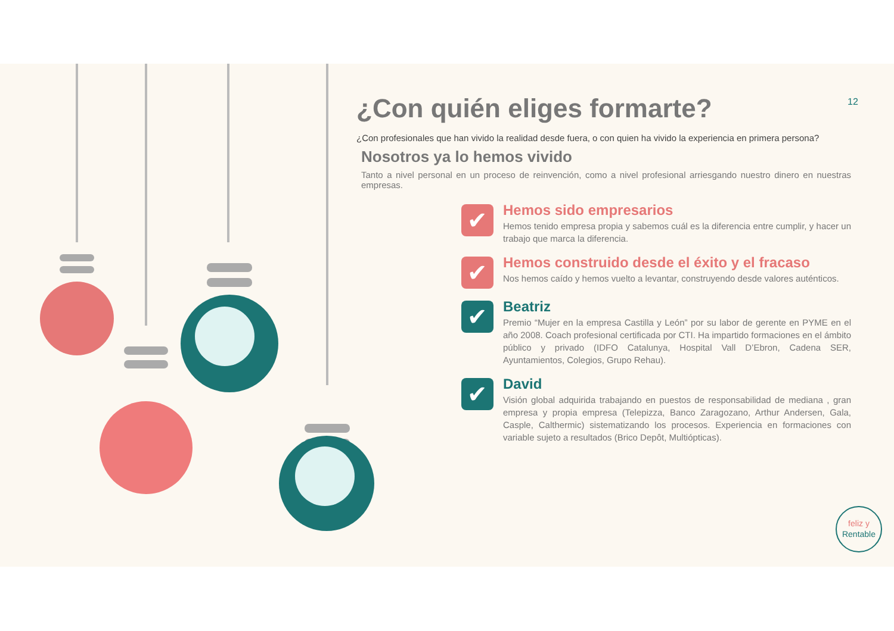12
¿Con quién eliges formarte?
¿Con profesionales que han vivido la realidad desde fuera, o con quien ha vivido la experiencia en primera persona?
Nosotros ya lo hemos vivido
Tanto a nivel personal en un proceso de reinvención, como a nivel profesional arriesgando nuestro dinero en nuestras empresas.
✔
Hemos sido empresarios
Hemos tenido empresa propia y sabemos cuál es la diferencia entre cumplir, y hacer un trabajo que marca la diferencia.
✔
Hemos construido desde el éxito y el fracaso
Nos hemos caído y hemos vuelto a levantar, construyendo desde valores auténticos.
✔
Beatriz
Premio “Mujer en la empresa Castilla y León” por su labor de gerente en PYME en el año 2008. Coach profesional certificada por CTI. Ha impartido formaciones en el ámbito público y privado (IDFO Catalunya, Hospital Vall D’Ebron, Cadena SER, Ayuntamientos, Colegios, Grupo Rehau).
✔
David
Visión global adquirida trabajando en puestos de responsabilidad de mediana , gran empresa y propia empresa (Telepizza, Banco Zaragozano, Arthur Andersen, Gala, Casple, Calthermic) sistematizando los procesos. Experiencia en formaciones con variable sujeto a resultados (Brico Depôt, Multiópticas).
feliz y
Rentable